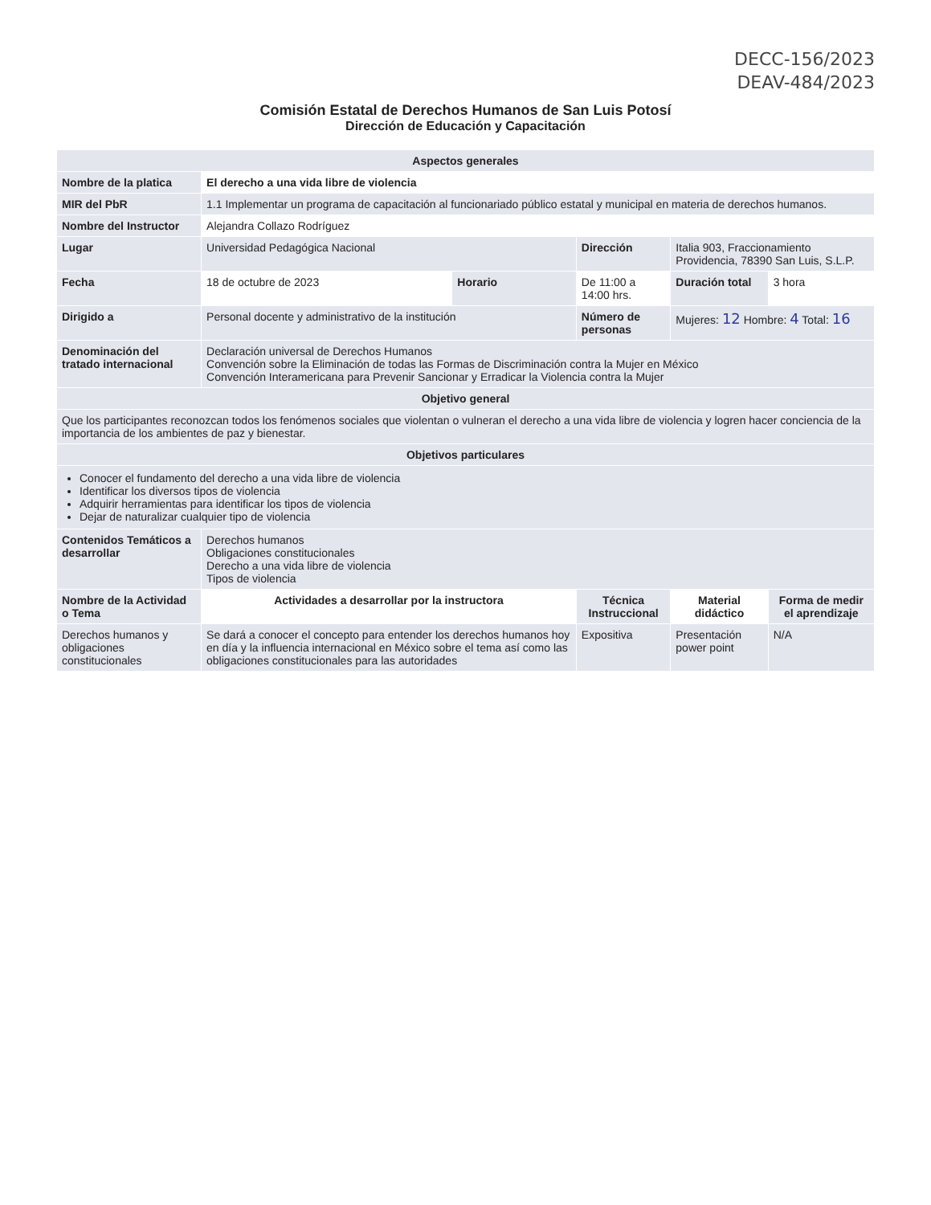DECC-156/2023
DEAV-484/2023
Comisión Estatal de Derechos Humanos de San Luis Potosí
Dirección de Educación y Capacitación
| Aspectos generales | | | | | |
| --- | --- | --- | --- | --- | --- |
| Nombre de la platica | El derecho a una vida libre de violencia | | | | |
| MIR del PbR | 1.1 Implementar un programa de capacitación al funcionariado público estatal y municipal en materia de derechos humanos. | | | | |
| Nombre del Instructor | Alejandra Collazo Rodríguez | | | | |
| Lugar | Universidad Pedagógica Nacional | | Dirección | Italia 903, Fraccionamiento Providencia, 78390 San Luis, S.L.P. | |
| Fecha | 18 de octubre de 2023 | Horario | De 11:00 a 14:00 hrs. | Duración total | 3 hora |
| Dirigido a | Personal docente y administrativo de la institución | | Número de personas | Mujeres: 12 Hombre: 4 Total: 16 | |
| Denominación del tratado internacional | Declaración universal de Derechos Humanos Convención sobre la Eliminación de todas las Formas de Discriminación contra la Mujer en México Convención Interamericana para Prevenir Sancionar y Erradicar la Violencia contra la Mujer | | | | |
| Objetivo general | | | | | |
| Que los participantes reconozcan todos los fenómenos sociales que violentan o vulneran el derecho a una vida libre de violencia y logren hacer conciencia de la importancia de los ambientes de paz y bienestar. | | | | | |
| Objetivos particulares | | | | | |
| Conocer el fundamento del derecho a una vida libre de violencia Identificar los diversos tipos de violencia Adquirir herramientas para identificar los tipos de violencia Dejar de naturalizar cualquier tipo de violencia | | | | | |
| Contenidos Temáticos a desarrollar | Derechos humanos Obligaciones constitucionales Derecho a una vida libre de violencia Tipos de violencia | | | | |
| Nombre de la Actividad o Tema | Actividades a desarrollar por la instructora | | Técnica Instruccional | Material didáctico | Forma de medir el aprendizaje |
| Derechos humanos y obligaciones constitucionales | Se dará a conocer el concepto para entender los derechos humanos hoy en día y la influencia internacional en México sobre el tema así como las obligaciones constitucionales para las autoridades | | Expositiva | Presentación power point | N/A |